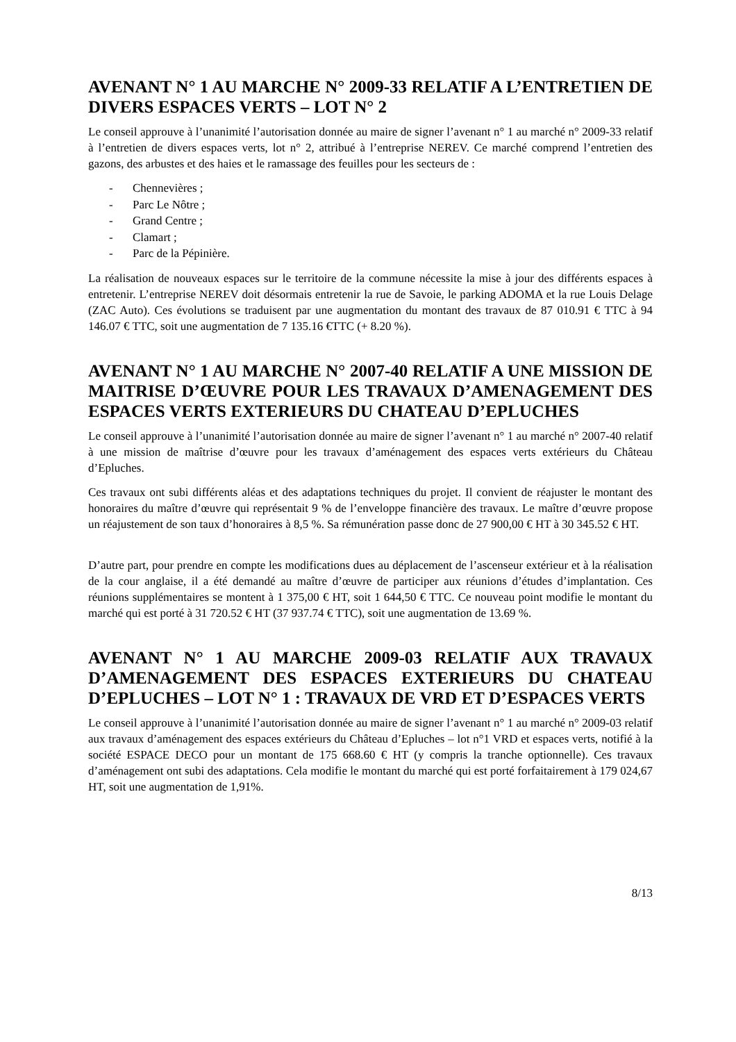AVENANT N° 1 AU MARCHE N° 2009-33 RELATIF A L’ENTRETIEN DE DIVERS ESPACES VERTS – LOT N° 2
Le conseil approuve à l’unanimité l’autorisation donnée au maire de signer l’avenant n° 1 au marché n° 2009-33 relatif à l’entretien de divers espaces verts, lot n° 2, attribué à l’entreprise NEREV. Ce marché comprend l’entretien des gazons, des arbustes et des haies et le ramassage des feuilles pour les secteurs de :
- Chennevières ;
- Parc Le Nôtre ;
- Grand Centre ;
- Clamart ;
- Parc de la Pépinière.
La réalisation de nouveaux espaces sur le territoire de la commune nécessite la mise à jour des différents espaces à entretenir. L’entreprise NEREV doit désormais entretenir la rue de Savoie, le parking ADOMA et la rue Louis Delage (ZAC Auto). Ces évolutions se traduisent par une augmentation du montant des travaux de 87 010.91 € TTC à 94 146.07 € TTC, soit une augmentation de 7 135.16 €TTC (+ 8.20 %).
AVENANT N° 1 AU MARCHE N° 2007-40 RELATIF A UNE MISSION DE MAITRISE D’ŒUVRE POUR LES TRAVAUX D’AMENAGEMENT DES ESPACES VERTS EXTERIEURS DU CHATEAU D’EPLUCHES
Le conseil approuve à l’unanimité l’autorisation donnée au maire de signer l’avenant n° 1 au marché n° 2007-40 relatif à une mission de maîtrise d’œuvre pour les travaux d’aménagement des espaces verts extérieurs du Château d’Epluches.
Ces travaux ont subi différents aléas et des adaptations techniques du projet. Il convient de réajuster le montant des honoraires du maître d’œuvre qui représentait 9 % de l’enveloppe financière des travaux. Le maître d’œuvre propose un réajustement de son taux d’honoraires à 8,5 %. Sa rémunération passe donc de 27 900,00 € HT à 30 345.52 € HT.
D’autre part, pour prendre en compte les modifications dues au déplacement de l’ascenseur extérieur et à la réalisation de la cour anglaise, il a été demandé au maître d’œuvre de participer aux réunions d’études d’implantation. Ces réunions supplémentaires se montent à 1 375,00 € HT, soit 1 644,50 € TTC. Ce nouveau point modifie le montant du marché qui est porté à 31 720.52 € HT (37 937.74 € TTC), soit une augmentation de 13.69 %.
AVENANT N° 1 AU MARCHE 2009-03 RELATIF AUX TRAVAUX D’AMENAGEMENT DES ESPACES EXTERIEURS DU CHATEAU D’EPLUCHES – LOT N° 1 : TRAVAUX DE VRD ET D’ESPACES VERTS
Le conseil approuve à l’unanimité l’autorisation donnée au maire de signer l’avenant n° 1 au marché n° 2009-03 relatif aux travaux d’aménagement des espaces extérieurs du Château d’Epluches – lot n°1 VRD et espaces verts, notifié à la société ESPACE DECO pour un montant de 175 668.60 € HT (y compris la tranche optionnelle). Ces travaux d’aménagement ont subi des adaptations. Cela modifie le montant du marché qui est porté forfaitairement à 179 024,67 HT, soit une augmentation de 1,91%.
8/13